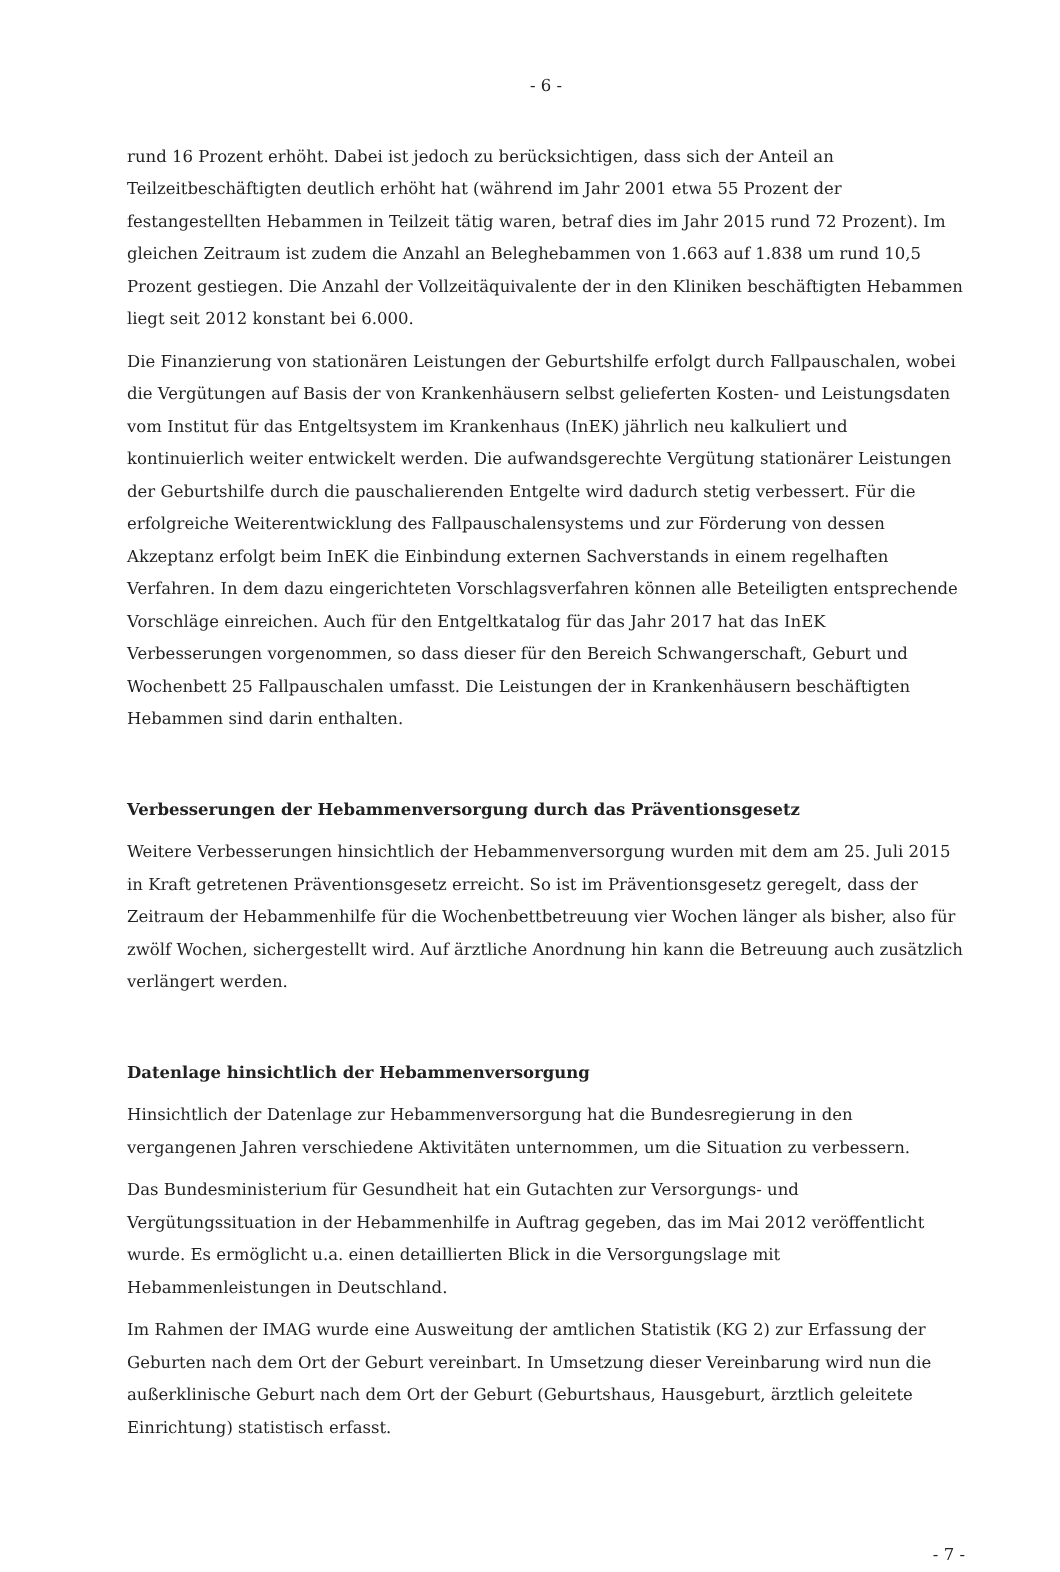- 6 -
rund 16 Prozent erhöht. Dabei ist jedoch zu berücksichtigen, dass sich der Anteil an Teilzeitbeschäftigten deutlich erhöht hat (während im Jahr 2001 etwa 55 Prozent der festangestellten Hebammen in Teilzeit tätig waren, betraf dies im Jahr 2015 rund 72 Prozent). Im gleichen Zeitraum ist zudem die Anzahl an Beleghebammen von 1.663 auf 1.838 um rund 10,5 Prozent gestiegen. Die Anzahl der Vollzeitäquivalente der in den Kliniken beschäftigten Hebammen liegt seit 2012 konstant bei 6.000.
Die Finanzierung von stationären Leistungen der Geburtshilfe erfolgt durch Fallpauschalen, wobei die Vergütungen auf Basis der von Krankenhäusern selbst gelieferten Kosten- und Leistungsdaten vom Institut für das Entgeltsystem im Krankenhaus (InEK) jährlich neu kalkuliert und kontinuierlich weiter entwickelt werden. Die aufwandsgerechte Vergütung stationärer Leistungen der Geburtshilfe durch die pauschalierenden Entgelte wird dadurch stetig verbessert. Für die erfolgreiche Weiterentwicklung des Fallpauschalensystems und zur Förderung von dessen Akzeptanz erfolgt beim InEK die Einbindung externen Sachverstands in einem regelhaften Verfahren. In dem dazu eingerichteten Vorschlagsverfahren können alle Beteiligten entsprechende Vorschläge einreichen. Auch für den Entgeltkatalog für das Jahr 2017 hat das InEK Verbesserungen vorgenommen, so dass dieser für den Bereich Schwangerschaft, Geburt und Wochenbett 25 Fallpauschalen umfasst. Die Leistungen der in Krankenhäusern beschäftigten Hebammen sind darin enthalten.
Verbesserungen der Hebammenversorgung durch das Präventionsgesetz
Weitere Verbesserungen hinsichtlich der Hebammenversorgung wurden mit dem am 25. Juli 2015 in Kraft getretenen Präventionsgesetz erreicht. So ist im Präventionsgesetz geregelt, dass der Zeitraum der Hebammenhilfe für die Wochenbettbetreuung vier Wochen länger als bisher, also für zwölf Wochen, sichergestellt wird. Auf ärztliche Anordnung hin kann die Betreuung auch zusätzlich verlängert werden.
Datenlage hinsichtlich der Hebammenversorgung
Hinsichtlich der Datenlage zur Hebammenversorgung hat die Bundesregierung in den vergangenen Jahren verschiedene Aktivitäten unternommen, um die Situation zu verbessern.
Das Bundesministerium für Gesundheit hat ein Gutachten zur Versorgungs- und Vergütungssituation in der Hebammenhilfe in Auftrag gegeben, das im Mai 2012 veröffentlicht wurde. Es ermöglicht u.a. einen detaillierten Blick in die Versorgungslage mit Hebammenleistungen in Deutschland.
Im Rahmen der IMAG wurde eine Ausweitung der amtlichen Statistik (KG 2) zur Erfassung der Geburten nach dem Ort der Geburt vereinbart. In Umsetzung dieser Vereinbarung wird nun die außerklinische Geburt nach dem Ort der Geburt (Geburtshaus, Hausgeburt, ärztlich geleitete Einrichtung) statistisch erfasst.
- 7 -